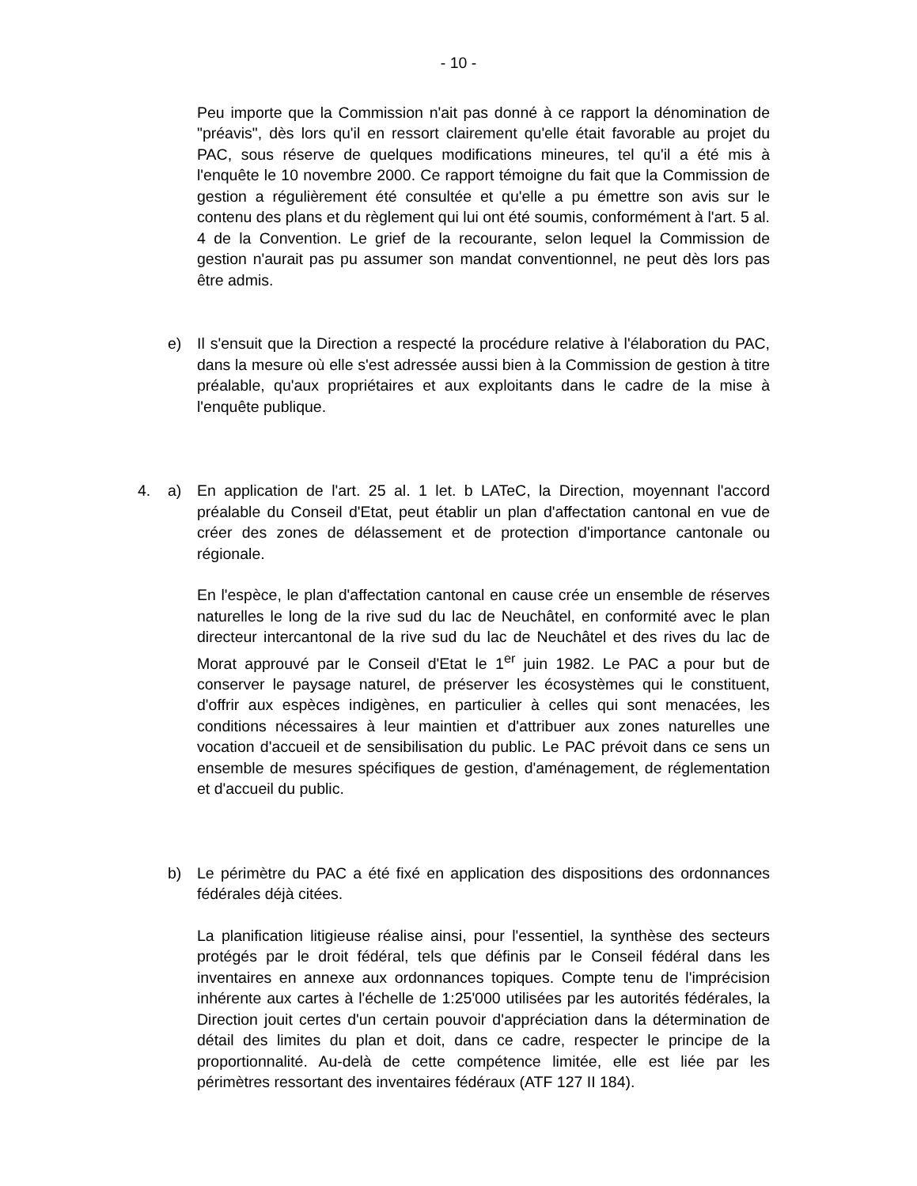- 10 -
Peu importe que la Commission n'ait pas donné à ce rapport la dénomination de "préavis", dès lors qu'il en ressort clairement qu'elle était favorable au projet du PAC, sous réserve de quelques modifications mineures, tel qu'il a été mis à l'enquête le 10 novembre 2000. Ce rapport témoigne du fait que la Commission de gestion a régulièrement été consultée et qu'elle a pu émettre son avis sur le contenu des plans et du règlement qui lui ont été soumis, conformément à l'art. 5 al. 4 de la Convention. Le grief de la recourante, selon lequel la Commission de gestion n'aurait pas pu assumer son mandat conventionnel, ne peut dès lors pas être admis.
e) Il s'ensuit que la Direction a respecté la procédure relative à l'élaboration du PAC, dans la mesure où elle s'est adressée aussi bien à la Commission de gestion à titre préalable, qu'aux propriétaires et aux exploitants dans le cadre de la mise à l'enquête publique.
4. a) En application de l'art. 25 al. 1 let. b LATeC, la Direction, moyennant l'accord préalable du Conseil d'Etat, peut établir un plan d'affectation cantonal en vue de créer des zones de délassement et de protection d'importance cantonale ou régionale.
En l'espèce, le plan d'affectation cantonal en cause crée un ensemble de réserves naturelles le long de la rive sud du lac de Neuchâtel, en conformité avec le plan directeur intercantonal de la rive sud du lac de Neuchâtel et des rives du lac de Morat approuvé par le Conseil d'Etat le 1<sup>er</sup> juin 1982. Le PAC a pour but de conserver le paysage naturel, de préserver les écosystèmes qui le constituent, d'offrir aux espèces indigènes, en particulier à celles qui sont menacées, les conditions nécessaires à leur maintien et d'attribuer aux zones naturelles une vocation d'accueil et de sensibilisation du public. Le PAC prévoit dans ce sens un ensemble de mesures spécifiques de gestion, d'aménagement, de réglementation et d'accueil du public.
b) Le périmètre du PAC a été fixé en application des dispositions des ordonnances fédérales déjà citées.
La planification litigieuse réalise ainsi, pour l'essentiel, la synthèse des secteurs protégés par le droit fédéral, tels que définis par le Conseil fédéral dans les inventaires en annexe aux ordonnances topiques. Compte tenu de l'imprécision inhérente aux cartes à l'échelle de 1:25'000 utilisées par les autorités fédérales, la Direction jouit certes d'un certain pouvoir d'appréciation dans la détermination de détail des limites du plan et doit, dans ce cadre, respecter le principe de la proportionnalité. Au-delà de cette compétence limitée, elle est liée par les périmètres ressortant des inventaires fédéraux (ATF 127 II 184).